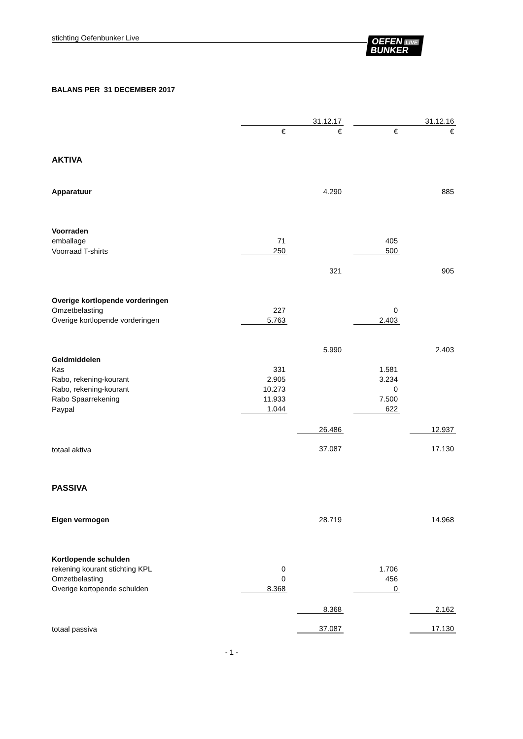stichting Oefenbunker Live
OEFEN LIVE
BUNKER
BALANS PER 31 DECEMBER 2017
| | | | 31.12.17 | | | | 31.12.16 |
| | € | | € | | € | | € |
| AKTIVA | | | | | | | |
| Apparatuur | | | 4.290 | | | | 885 |
| Voorraden | | | | | | | |
| emballage | 71 | | | | 405 | | |
| Voorraad T-shirts | 250 | | | | 500 | | |
| | | | 321 | | | | 905 |
| Overige kortlopende vorderingen | | | | | | | |
| Omzetbelasting | 227 | | | | 0 | | |
| Overige kortlopende vorderingen | 5.763 | | | | 2.403 | | |
| | | | 5.990 | | | | 2.403 |
| Geldmiddelen | | | | | | | |
| Kas | 331 | | | | 1.581 | | |
| Rabo, rekening-kourant | 2.905 | | | | 3.234 | | |
| Rabo, rekening-kourant | 10.273 | | | | 0 | | |
| Rabo Spaarrekening | 11.933 | | | | 7.500 | | |
| Paypal | 1.044 | | | | 622 | | |
| | | | 26.486 | | | | 12.937 |
| totaal aktiva | | | 37.087 | | | | 17.130 |
| PASSIVA | | | | | | | |
| Eigen vermogen | | | 28.719 | | | | 14.968 |
| Kortlopende schulden | | | | | | | |
| rekening kourant stichting KPL | 0 | | | | 1.706 | | |
| Omzetbelasting | 0 | | | | 456 | | |
| Overige kortopende schulden | 8.368 | | | | 0 | | |
| | | | 8.368 | | | | 2.162 |
| totaal passiva | | | 37.087 | | | | 17.130 |
- 1 -